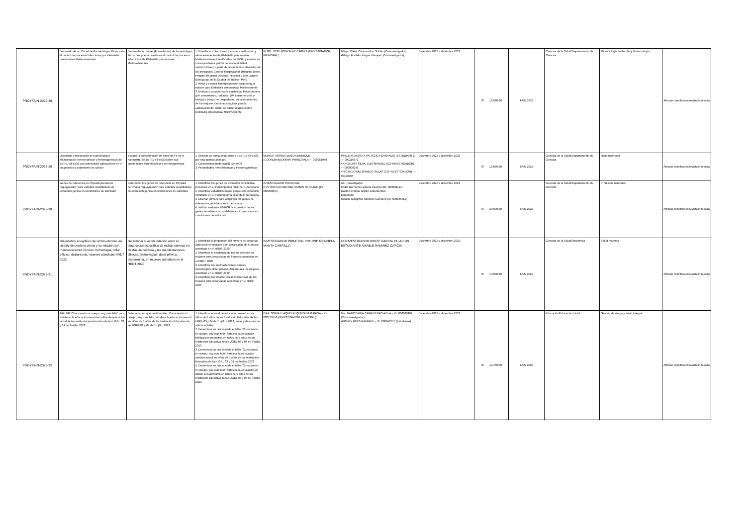| PROYFAIN-2022-28 | Desarrollo de un Cóctel de Bacteriófagos líticos para el control de procesos infecciosos por Klebsiella pneumoniae Multirresistentes | Desarrollar un cóctel (Formulación) de bacteriófagos líticos que puedan servir en el control de procesos infecciosos de Klebsiella pneumoniae Multirresistentes | 1. Establecer colecciones (cepario: clasificación y almacenamiento) de Klebsiella pneumoniae Multirresistentes identificadas por PCR, y evaluar su correspondiente patrón de susceptibilidad antimicrobiana; a partir de aislamientos obtenidos de los principales Centros Hospitalarios (Hospital Belén, Hospital Regional Docente, Hospital Víctor Lazarte Echegaray) de la Ciudad de Trujillo - Perú. 2. Aislar y evaluar fenotípicamente bacteriófagos nativos para Klebsiella pneumoniae Multirresitente. 3. Evaluar y caracterizar la estabilidad físico-química (pH, temperatura, radiación UV, conservación) y biológica (rango de hospederos, almacenamiento), de los mejores candidatos fágicos para la elaboración del cóctel de bacteriófagos contra Klebsiella pneumoniae Multirresitente. | BLGO. JOSÉ GONZÁLEZ CABEZA (INVESTIGADOR PRINCIPAL) | Mblgo. Ofelia Córdova Paz Soldán (Co–investigador) •Mblgo. Franklin Vargas Vásquez (Co-investigador) | Diciembre 2022 a diciembre 2023 | S/ 19,930.00 | FAIN 2022 | Ciencias de la Salud/Departamento de Ciencias | Microbiología molecular y biotecnología | Artículo científico en revista indexada |
| PROYFAIN-2022-29 | Desarrollo y producción de nanocristales bifuncionales: ferroeléctricos y ferromagnéticos de BaTi(1-x)FexO3 con potenciales aplicaciones en el diagnóstico y tratamiento de cáncer | Evaluar la concentración de iones de Fe en el nanocristal de BaTi(1-x)FexO3 sobre sus propiedades ferroeléctricas y ferromagnéticas. | 1. Síntesis de nanocompuestos de BaTi(1-x)FexO3 por ruta química (sol-gel) 2. Caracterización de BaTi(1-x)FexO3 3. Propiedades Ferroeléctricas y Ferromagnéticas | MURGA TORRES EMZON ENRIQUE (COORDINADOR(INV. PRINCIPAL)) — 000251948 | PINILLOS ACOSTA PATRICIO FERNANDO (ESTUDIANTE) — 000216371 • ANGELATS SILVA, LUIS MANUEL (CO-INVESTIGADOR) — 000000295 • RICARDO MELGAREJO SALAS (CO-INVESTIGADOR) — 02110996 | Diciembre 2022 a diciembre 2023 | S/ 19,096.00 | FAIN 2022 | Ciencias de la Salud/Departamento de Ciencias | Nanomateriales | Artículo científico en revista indexada |
| PROYFAIN-2022-30 | Genes de referencia en Physalis peruviana “aguaymanto” para estudios cuantitativos de expresión génica en condiciones de salinidad. | Determinar los genes de referencia en Physalis peruviana “aguaymanto” para estudios cuantitativos de expresión génica en condiciones de salinidad. | 1. Identificar los genes de expresión constitutiva presentes en el transcriptoma foliar de P. peruviana. 2. Identificar estadísticamente genes con expresión constante en el transcriptoma foliar de P. peruviana. 3. Diseñar primers para amplificar los genes de referencia candidatos en P. peruviana. 4. Validar mediante RT-PCR la expresión de los genes de referencia candidatos en P. peruviana en condiciones de salinidad. | INVESTIGADOR PRINCIPAL CYNTHIA CATHERYNE RAMOS OTINIANO (ID: 000208997) | Co – investigador Pedro Bernardo Lezama Asencio (ID: 000000214) Gastón Enrique Martín Zolla Benites Estudiante Claudia Milagritos Sánchez Gamarra (ID: 000186352) | Diciembre 2022 a diciembre 2023 | S/ 20,000.00 | FAIN 2022 | Ciencias de la Salud/Departamento de Ciencias | Productos naturales | Artículo científico en revista indexada |
| PROYFAIN-2022-31 | Diagnóstico ecográfico de nichos uterinos en cicatriz de cesárea previa y su relación con manifestaciones clínicas: hemorragia, dolor pélvico, dispareunia, mujeres atendidas HRDT 2022 | Determinar si existe relación entre el diagnostico ecográfico de nichos uterinos en cicatriz de cesárea y las manifestaciones clínicas: hemorragias, dolor pélvico, dispareunia, en mujeres atendidas en el HRDT 2020 | 1. Identificar la proporción del número de cesáreas anteriores en mujeres post cesareadas de 6 meses atendidas en el HRDT 2020 2. Identificar la incidencia de nichos uterinos en mujeres post cesareadas de 6 meses atendidas en el HRDT 2020 3. Identificar las manifestaciones clínicas: hemorragias, dolor pélvico, dispareunia, en mujeres atendidas en el HRDT 2020 4. Identificar las características Obstétricas de las mujeres post cesareadas atendidas en el HRDT 2020 | INVESTIGADOR PRINCIPAL YVONNE GRACIELA MANTA CARRILLO | COINVESTIGADORJORGE GARCIA PALACIOS ESTUDIANTE AMABLE RAMIREZ GARCIA | Diciembre 2022 a diciembre 2023 | S/ 10,000.00 | FAIN 2022 | Ciencias de la Salud/Obstetricia | Salud materna | Artículo científico en revista indexada |
| PROYFAIN-2022-32 | TALLER “Conociendo mi cuerpo, soy más feliz” para fortalecer la educación sexual en niños de educación inicial de las instituciones educativa de las UGEL 03 y 04 de Trujillo, 2023 . | Determinar en qué medida taller: Conociendo mi cuerpo, soy más feliz, fortalece la educación sexual en niños de 5 años de las Institución Educativa de las UGEL 03 y 04 de Trujillo, 2023 | 1. Identificar el nivel de educación sexual en los niños de 5 años de las Institución Educativa de las UGEL 03 y 04 de Trujillo - 2023, antes y después de aplicar el taller. 2. Determinar en qué medida el taller "Conociendo mi cuerpo, soy más feliz" fortalece la educación biológica-reproductiva en niños de 5 años de las Institución Educativa de las UGEL 03 y 04 de Trujillo, 2023. 3. Determinar en qué medida el taller "Conociendo mi cuerpo, soy más feliz" fortalece la educación afectiva-social en niños de 5 años de las Institución Educativa de las UGEL 03 y 04 de Trujillo, 2023. 4. Determinar en qué medida el taller "Conociendo mi cuerpo, soy más feliz" fortalece la educación en abuso sexual infantil en niños de 5 años de las Institución Educativa de las UGEL 03 y 04 de Trujillo, 2023. | DRA. SONIA LLAQUELÍN QUEZADA GARCÍA – ID: 000125516 (INVESTIGADOR PRINCIPAL) | Dra. NANCY AIDA CARRUITERO AVILA – ID: 000109361 (Co – investigador) •DISNEY PEZO RAMÍREZ – ID: 000048717 (Estudiante) | Diciembre 2022 a diciembre 2023 | S/ 19,460.00 | FAIN 2022 | Educación/Educación inicial | Gestión de riesgo y salud integral | Artículo científico en revista indexada |